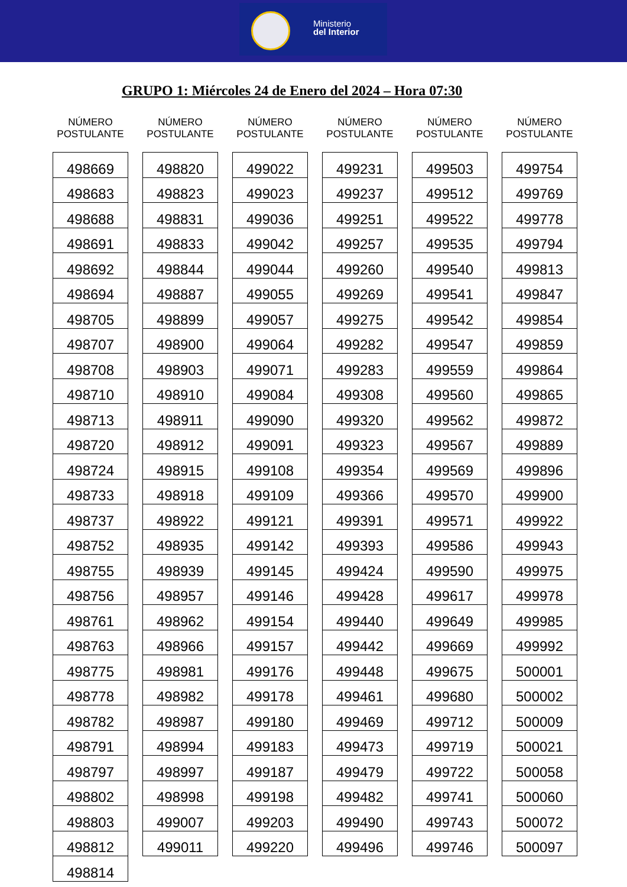Ministerio
del Interior
GRUPO 1: Miércoles 24 de Enero del 2024 – Hora 07:30
NÚMERO POSTULANTE
| 498669 |
| 498683 |
| 498688 |
| 498691 |
| 498692 |
| 498694 |
| 498705 |
| 498707 |
| 498708 |
| 498710 |
| 498713 |
| 498720 |
| 498724 |
| 498733 |
| 498737 |
| 498752 |
| 498755 |
| 498756 |
| 498761 |
| 498763 |
| 498775 |
| 498778 |
| 498782 |
| 498791 |
| 498797 |
| 498802 |
| 498803 |
| 498812 |
| 498814 |
NÚMERO POSTULANTE
| 498820 |
| 498823 |
| 498831 |
| 498833 |
| 498844 |
| 498887 |
| 498899 |
| 498900 |
| 498903 |
| 498910 |
| 498911 |
| 498912 |
| 498915 |
| 498918 |
| 498922 |
| 498935 |
| 498939 |
| 498957 |
| 498962 |
| 498966 |
| 498981 |
| 498982 |
| 498987 |
| 498994 |
| 498997 |
| 498998 |
| 499007 |
| 499011 |
NÚMERO POSTULANTE
| 499022 |
| 499023 |
| 499036 |
| 499042 |
| 499044 |
| 499055 |
| 499057 |
| 499064 |
| 499071 |
| 499084 |
| 499090 |
| 499091 |
| 499108 |
| 499109 |
| 499121 |
| 499142 |
| 499145 |
| 499146 |
| 499154 |
| 499157 |
| 499176 |
| 499178 |
| 499180 |
| 499183 |
| 499187 |
| 499198 |
| 499203 |
| 499220 |
NÚMERO POSTULANTE
| 499231 |
| 499237 |
| 499251 |
| 499257 |
| 499260 |
| 499269 |
| 499275 |
| 499282 |
| 499283 |
| 499308 |
| 499320 |
| 499323 |
| 499354 |
| 499366 |
| 499391 |
| 499393 |
| 499424 |
| 499428 |
| 499440 |
| 499442 |
| 499448 |
| 499461 |
| 499469 |
| 499473 |
| 499479 |
| 499482 |
| 499490 |
| 499496 |
NÚMERO POSTULANTE
| 499503 |
| 499512 |
| 499522 |
| 499535 |
| 499540 |
| 499541 |
| 499542 |
| 499547 |
| 499559 |
| 499560 |
| 499562 |
| 499567 |
| 499569 |
| 499570 |
| 499571 |
| 499586 |
| 499590 |
| 499617 |
| 499649 |
| 499669 |
| 499675 |
| 499680 |
| 499712 |
| 499719 |
| 499722 |
| 499741 |
| 499743 |
| 499746 |
NÚMERO POSTULANTE
| 499754 |
| 499769 |
| 499778 |
| 499794 |
| 499813 |
| 499847 |
| 499854 |
| 499859 |
| 499864 |
| 499865 |
| 499872 |
| 499889 |
| 499896 |
| 499900 |
| 499922 |
| 499943 |
| 499975 |
| 499978 |
| 499985 |
| 499992 |
| 500001 |
| 500002 |
| 500009 |
| 500021 |
| 500058 |
| 500060 |
| 500072 |
| 500097 |